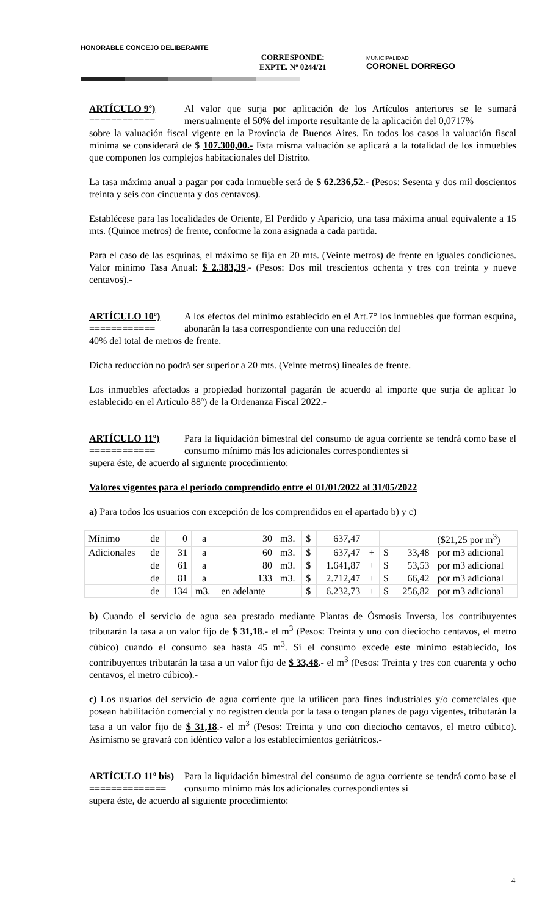HONORABLE CONCEJO DELIBERANTE
CORRESPONDE:
EXPTE. Nº 0244/21
MUNICIPALIDAD
CORONEL DORREGO
ARTÍCULO 9º)
============
Al valor que surja por aplicación de los Artículos anteriores se le sumará mensualmente el 50% del importe resultante de la aplicación del 0,0717%
sobre la valuación fiscal vigente en la Provincia de Buenos Aires. En todos los casos la valuación fiscal mínima se considerará de $ 107.300,00.- Esta misma valuación se aplicará a la totalidad de los inmuebles que componen los complejos habitacionales del Distrito.
La tasa máxima anual a pagar por cada inmueble será de $ 62.236,52.- (Pesos: Sesenta y dos mil doscientos treinta y seis con cincuenta y dos centavos).
Establécese para las localidades de Oriente, El Perdido y Aparicio, una tasa máxima anual equivalente a 15 mts. (Quince metros) de frente, conforme la zona asignada a cada partida.
Para el caso de las esquinas, el máximo se fija en 20 mts. (Veinte metros) de frente en iguales condiciones. Valor mínimo Tasa Anual: $ 2.383,39.- (Pesos: Dos mil trescientos ochenta y tres con treinta y nueve centavos).-
ARTÍCULO 10º)
============
A los efectos del mínimo establecido en el Art.7° los inmuebles que forman esquina, abonarán la tasa correspondiente con una reducción del
40% del total de metros de frente.
Dicha reducción no podrá ser superior a 20 mts. (Veinte metros) lineales de frente.
Los inmuebles afectados a propiedad horizontal pagarán de acuerdo al importe que surja de aplicar lo establecido en el Artículo 88º) de la Ordenanza Fiscal 2022.-
ARTÍCULO 11º)
============
Para la liquidación bimestral del consumo de agua corriente se tendrá como base el consumo mínimo más los adicionales correspondientes si
supera éste, de acuerdo al siguiente procedimiento:
Valores vigentes para el período comprendido entre el 01/01/2022 al 31/05/2022
a) Para todos los usuarios con excepción de los comprendidos en el apartado b) y c)
| Mínimo | de | 0 | a | 30 | m3. | $ | 637,47 | | | | ($21,25 por m<sup>3</sup>) |
| Adicionales | de | 31 | a | 60 | m3. | $ | 637,47 | + | $ | 33,48 | por m3 adicional |
| | de | 61 | a | 80 | m3. | $ | 1.641,87 | + | $ | 53,53 | por m3 adicional |
| | de | 81 | a | 133 | m3. | $ | 2.712,47 | + | $ | 66,42 | por m3 adicional |
| | de | 134 | m3. | en adelante | | $ | 6.232,73 | + | $ | 256,82 | por m3 adicional |
b) Cuando el servicio de agua sea prestado mediante Plantas de Ósmosis Inversa, los contribuyentes tributarán la tasa a un valor fijo de $ 31,18.- el m<sup>3</sup> (Pesos: Treinta y uno con dieciocho centavos, el metro cúbico) cuando el consumo sea hasta 45 m<sup>3</sup>. Si el consumo excede este mínimo establecido, los contribuyentes tributarán la tasa a un valor fijo de $ 33,48.- el m<sup>3</sup> (Pesos: Treinta y tres con cuarenta y ocho centavos, el metro cúbico).-
c) Los usuarios del servicio de agua corriente que la utilicen para fines industriales y/o comerciales que posean habilitación comercial y no registren deuda por la tasa o tengan planes de pago vigentes, tributarán la tasa a un valor fijo de $ 31,18.- el m<sup>3</sup> (Pesos: Treinta y uno con dieciocho centavos, el metro cúbico). Asimismo se gravará con idéntico valor a los establecimientos geriátricos.-
ARTÍCULO 11º bis)
==============
Para la liquidación bimestral del consumo de agua corriente se tendrá como base el consumo mínimo más los adicionales correspondientes si
supera éste, de acuerdo al siguiente procedimiento:
4